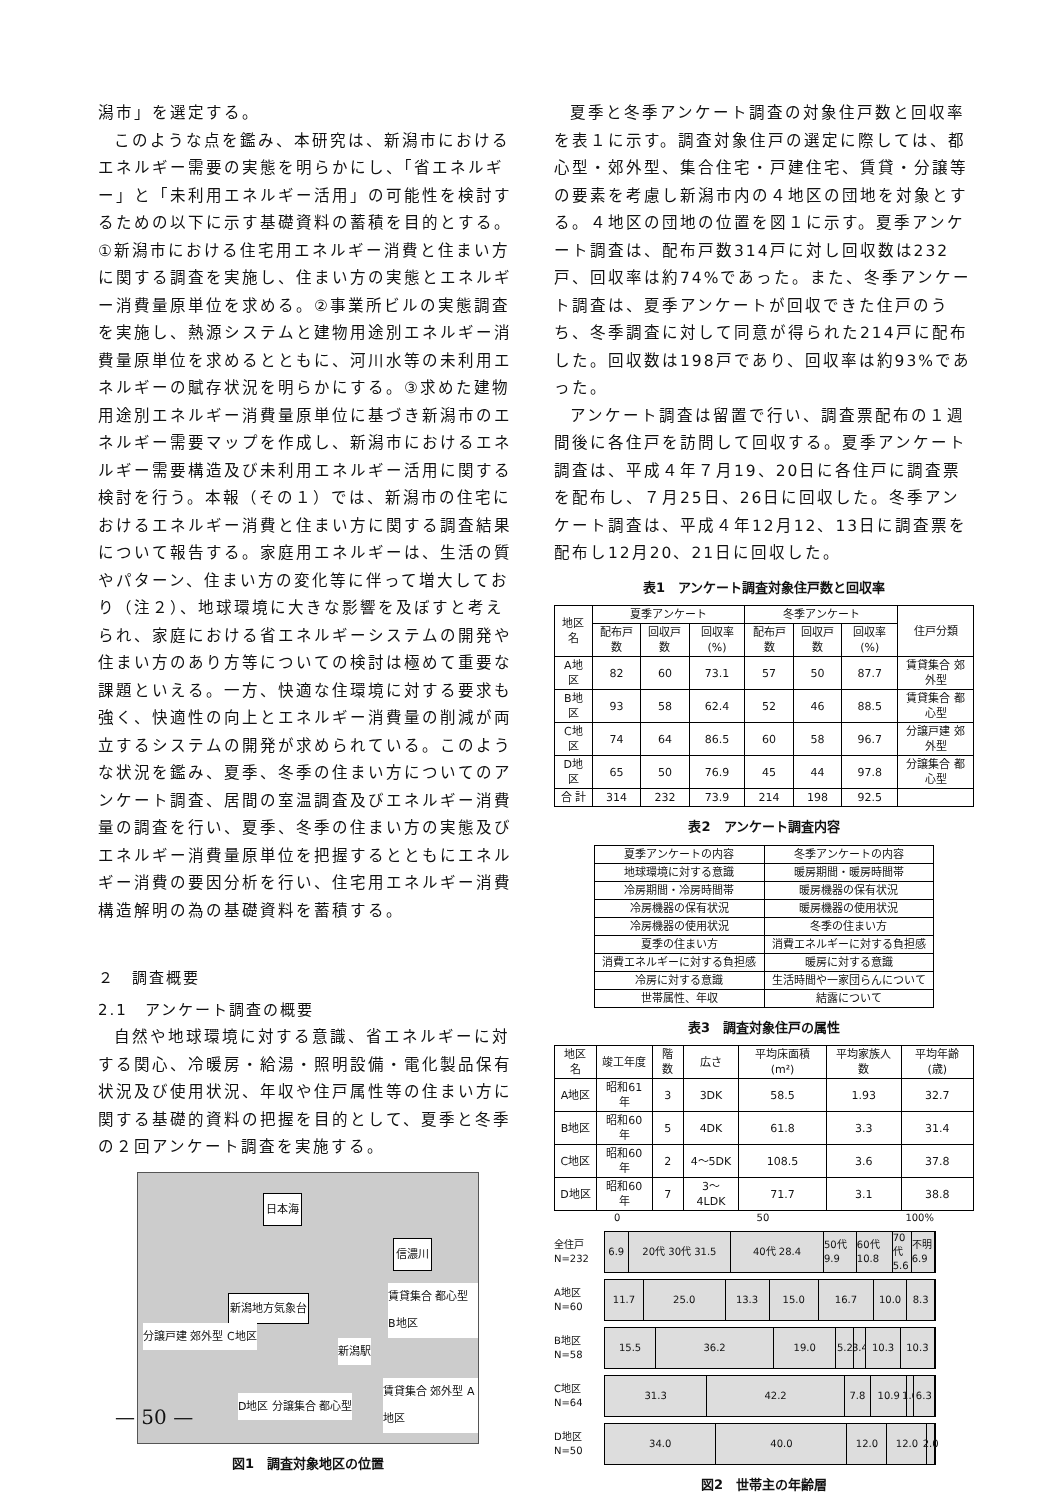潟市」を選定する。
このような点を鑑み、本研究は、新潟市におけるエネルギー需要の実態を明らかにし、「省エネルギー」と「未利用エネルギー活用」の可能性を検討するための以下に示す基礎資料の蓄積を目的とする。①新潟市における住宅用エネルギー消費と住まい方に関する調査を実施し、住まい方の実態とエネルギー消費量原単位を求める。②事業所ビルの実態調査を実施し、熱源システムと建物用途別エネルギー消費量原単位を求めるとともに、河川水等の未利用エネルギーの賦存状況を明らかにする。③求めた建物用途別エネルギー消費量原単位に基づき新潟市のエネルギー需要マップを作成し、新潟市におけるエネルギー需要構造及び未利用エネルギー活用に関する検討を行う。本報（その１）では、新潟市の住宅におけるエネルギー消費と住まい方に関する調査結果について報告する。家庭用エネルギーは、生活の質やパターン、住まい方の変化等に伴って増大しており（注２）、地球環境に大きな影響を及ぼすと考えられ、家庭における省エネルギーシステムの開発や住まい方のあり方等についての検討は極めて重要な課題といえる。一方、快適な住環境に対する要求も強く、快適性の向上とエネルギー消費量の削減が両立するシステムの開発が求められている。このような状況を鑑み、夏季、冬季の住まい方についてのアンケート調査、居間の室温調査及びエネルギー消費量の調査を行い、夏季、冬季の住まい方の実態及びエネルギー消費量原単位を把握するとともにエネルギー消費の要因分析を行い、住宅用エネルギー消費構造解明の為の基礎資料を蓄積する。
２　調査概要
2.1　アンケート調査の概要
自然や地球環境に対する意識、省エネルギーに対する関心、冷暖房・給湯・照明設備・電化製品保有状況及び使用状況、年収や住戸属性等の住まい方に関する基礎的資料の把握を目的として、夏季と冬季の２回アンケート調査を実施する。
日本海
信濃川
新潟地方気象台
賃貸集合 都心型 B地区
分譲戸建 郊外型 C地区
新潟駅
D地区 分譲集合 都心型
賃貸集合 郊外型 A地区
図1　調査対象地区の位置
夏季と冬季アンケート調査の対象住戸数と回収率を表１に示す。調査対象住戸の選定に際しては、都心型・郊外型、集合住宅・戸建住宅、賃貸・分譲等の要素を考慮し新潟市内の４地区の団地を対象とする。４地区の団地の位置を図１に示す。夏季アンケート調査は、配布戸数314戸に対し回収数は232戸、回収率は約74%であった。また、冬季アンケート調査は、夏季アンケートが回収できた住戸のうち、冬季調査に対して同意が得られた214戸に配布した。回収数は198戸であり、回収率は約93%であった。
アンケート調査は留置で行い、調査票配布の１週間後に各住戸を訪問して回収する。夏季アンケート調査は、平成４年７月19、20日に各住戸に調査票を配布し、７月25日、26日に回収した。冬季アンケート調査は、平成４年12月12、13日に調査票を配布し12月20、21日に回収した。
表1　アンケート調査対象住戸数と回収率
| 地区名 | 夏季アンケート | | | 冬季アンケート | | | 住戸分類 |
| --- | --- | --- | --- | --- | --- | --- | --- |
| | 配布戸数 | 回収戸数 | 回収率(%) | 配布戸数 | 回収戸数 | 回収率(%) | |
| A地区 | 82 | 60 | 73.1 | 57 | 50 | 87.7 | 賃貸集合 郊外型 |
| B地区 | 93 | 58 | 62.4 | 52 | 46 | 88.5 | 賃貸集合 都心型 |
| C地区 | 74 | 64 | 86.5 | 60 | 58 | 96.7 | 分譲戸建 郊外型 |
| D地区 | 65 | 50 | 76.9 | 45 | 44 | 97.8 | 分譲集合 都心型 |
| 合 計 | 314 | 232 | 73.9 | 214 | 198 | 92.5 | |
表2　アンケート調査内容
| 夏季アンケートの内容 | 冬季アンケートの内容 |
| --- | --- |
| 地球環境に対する意識 | 暖房期間・暖房時間帯 |
| 冷房期間・冷房時間帯 | 暖房機器の保有状況 |
| 冷房機器の保有状況 | 暖房機器の使用状況 |
| 冷房機器の使用状況 | 冬季の住まい方 |
| 夏季の住まい方 | 消費エネルギーに対する負担感 |
| 消費エネルギーに対する負担感 | 暖房に対する意識 |
| 冷房に対する意識 | 生活時間や一家団らんについて |
| 世帯属性、年収 | 結露について |
表3　調査対象住戸の属性
| 地区名 | 竣工年度 | 階数 | 広さ | 平均床面積(m²) | 平均家族人数 | 平均年齢(歳) |
| --- | --- | --- | --- | --- | --- | --- |
| A地区 | 昭和61年 | 3 | 3DK | 58.5 | 1.93 | 32.7 |
| B地区 | 昭和60年 | 5 | 4DK | 61.8 | 3.3 | 31.4 |
| C地区 | 昭和60年 | 2 | 4～5DK | 108.5 | 3.6 | 37.8 |
| D地区 | 昭和60年 | 7 | 3～4LDK | 71.7 | 3.1 | 38.8 |
0 50 100%
全住戸 N=232
6.9 20代 30代 31.5 40代 28.4 50代 9.9 60代 10.8 70代 5.6 不明 6.9
A地区 N=60
11.7 25.0 13.3 15.0 16.7 10.0 8.3
B地区 N=58
15.5 36.2 19.0 5.2 3.4 10.3 10.3
C地区 N=64
31.3 42.2 7.8 10.9 1.6 6.3
D地区 N=50
34.0 40.0 12.0 12.0 2.0
図2　世帯主の年齢層
— 50 —